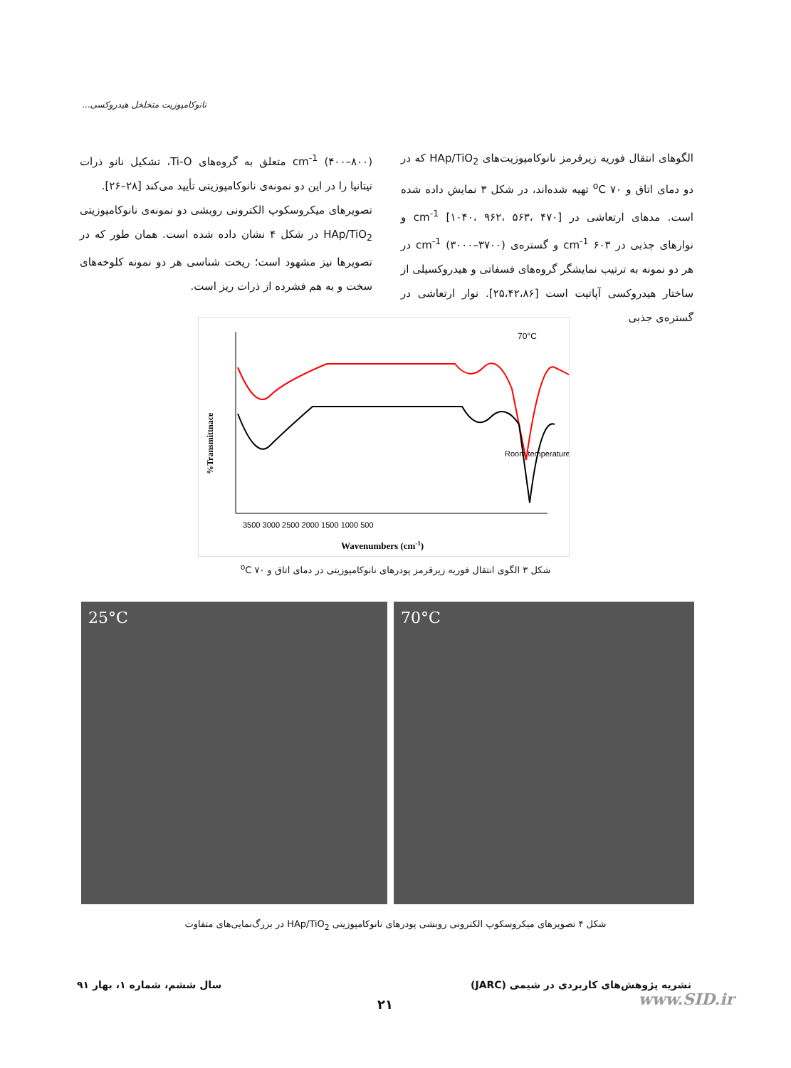نانوکامپوزیت متخلخل هیدروکسی...
الگوهای انتقال فوریه زیرقرمز نانوکامپوزیت‌های HAp/TiO<sub>2</sub> که در دو دمای اتاق و ۷۰ <sup>o</sup>C تهیه شده‌اند، در شکل ۳ نمایش داده شده است. مدهای ارتعاشی در cm<sup>-1</sup> [۱۰۴۰، ۹۶۲، ۵۶۳، ۴۷۰] و نوارهای جذبی در ۶۰۳ cm<sup>-1</sup> و گستره‌ی (۳۷۰۰–۳۰۰۰) cm<sup>-1</sup> در هر دو نمونه به ترتیب نمایشگر گروه‌های فسفاتی و هیدروکسیلی از ساختار هیدروکسی آپاتیت است [۲۵،۴۲،۸۶]. نوار ارتعاشی در گستره‌ی جذبی
cm<sup>-1</sup> (۴۰۰–۸۰۰) متعلق به گروه‌های Ti-O، تشکیل نانو ذرات تیتانیا را در این دو نمونه‌ی نانوکامپوزیتی تأیید می‌کند [۲۸–۲۶].
تصویرهای میکروسکوپ الکترونی روبشی دو نمونه‌ی نانوکامپوزیتی HAp/TiO<sub>2</sub> در شکل ۴ نشان داده شده است. همان طور که در تصویرها نیز مشهود است؛ ریخت شناسی هر دو نمونه کلوخه‌های سخت و به هم فشرده از ذرات ریز است.
70°C
Room temperature
3500 3000 2500 2000 1500 1000 500
Wavenumbers (cm-1)
%Transmittnace
شکل ۳ الگوی انتقال فوریه زیرقرمز پودرهای نانوکامپوزیتی در دمای اتاق و ۷۰ <sup>o</sup>C
25°C 70°C
شکل ۴ تصویرهای میکروسکوپ الکترونی روبشی پودرهای نانوکامپوزیتی HAp/TiO<sub>2</sub> در بزرگ‌نمایی‌های متفاوت
نشریه پژوهش‌های کاربردی در شیمی (JARC)
سال ششم، شماره ۱، بهار ۹۱
۲۱ www.SID.ir